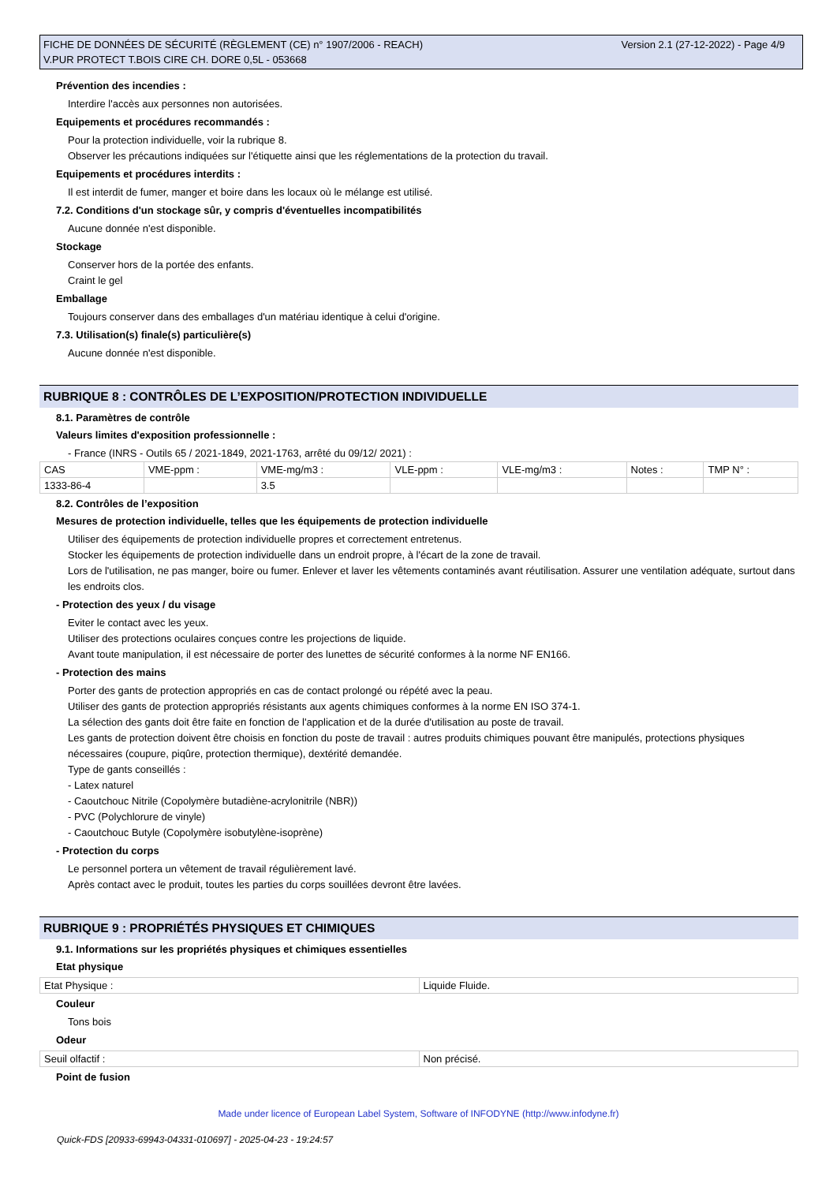Version 2.1 (27-12-2022) - Page 4/9 FICHE DE DONNÉES DE SÉCURITÉ (RÈGLEMENT (CE) n° 1907/2006 - REACH)
V.PUR PROTECT T.BOIS CIRE CH. DORE 0,5L - 053668
Prévention des incendies :
Interdire l'accès aux personnes non autorisées.
Equipements et procédures recommandés :
Pour la protection individuelle, voir la rubrique 8.
Observer les précautions indiquées sur l'étiquette ainsi que les réglementations de la protection du travail.
Equipements et procédures interdits :
Il est interdit de fumer, manger et boire dans les locaux où le mélange est utilisé.
7.2. Conditions d'un stockage sûr, y compris d'éventuelles incompatibilités
Aucune donnée n'est disponible.
Stockage
Conserver hors de la portée des enfants.
Craint le gel
Emballage
Toujours conserver dans des emballages d'un matériau identique à celui d'origine.
7.3. Utilisation(s) finale(s) particulière(s)
Aucune donnée n'est disponible.
RUBRIQUE 8 : CONTRÔLES DE L’EXPOSITION/PROTECTION INDIVIDUELLE
8.1. Paramètres de contrôle
Valeurs limites d'exposition professionnelle :
- France (INRS - Outils 65 / 2021-1849, 2021-1763, arrêté du 09/12/ 2021) :
| CAS | VME-ppm : | VME-mg/m3 : | VLE-ppm : | VLE-mg/m3 : | Notes : | TMP N° : |
| 1333-86-4 | | 3.5 | | | | |
8.2. Contrôles de l’exposition
Mesures de protection individuelle, telles que les équipements de protection individuelle
Utiliser des équipements de protection individuelle propres et correctement entretenus.
Stocker les équipements de protection individuelle dans un endroit propre, à l'écart de la zone de travail.
Lors de l'utilisation, ne pas manger, boire ou fumer. Enlever et laver les vêtements contaminés avant réutilisation. Assurer une ventilation adéquate, surtout dans les endroits clos.
- Protection des yeux / du visage
Eviter le contact avec les yeux.
Utiliser des protections oculaires conçues contre les projections de liquide.
Avant toute manipulation, il est nécessaire de porter des lunettes de sécurité conformes à la norme NF EN166.
- Protection des mains
Porter des gants de protection appropriés en cas de contact prolongé ou répété avec la peau.
Utiliser des gants de protection appropriés résistants aux agents chimiques conformes à la norme EN ISO 374-1.
La sélection des gants doit être faite en fonction de l'application et de la durée d'utilisation au poste de travail.
Les gants de protection doivent être choisis en fonction du poste de travail : autres produits chimiques pouvant être manipulés, protections physiques nécessaires (coupure, piqûre, protection thermique), dextérité demandée.
Type de gants conseillés :
- Latex naturel
- Caoutchouc Nitrile (Copolymère butadiène-acrylonitrile (NBR))
- PVC (Polychlorure de vinyle)
- Caoutchouc Butyle (Copolymère isobutylène-isoprène)
- Protection du corps
Le personnel portera un vêtement de travail régulièrement lavé.
Après contact avec le produit, toutes les parties du corps souillées devront être lavées.
RUBRIQUE 9 : PROPRIÉTÉS PHYSIQUES ET CHIMIQUES
9.1. Informations sur les propriétés physiques et chimiques essentielles
Etat physique
| Etat Physique : | Liquide Fluide. |
Couleur
Tons bois
Odeur
| Seuil olfactif : | Non précisé. |
Point de fusion
Made under licence of European Label System, Software of INFODYNE (http://www.infodyne.fr)
Quick-FDS [20933-69943-04331-010697] - 2025-04-23 - 19:24:57